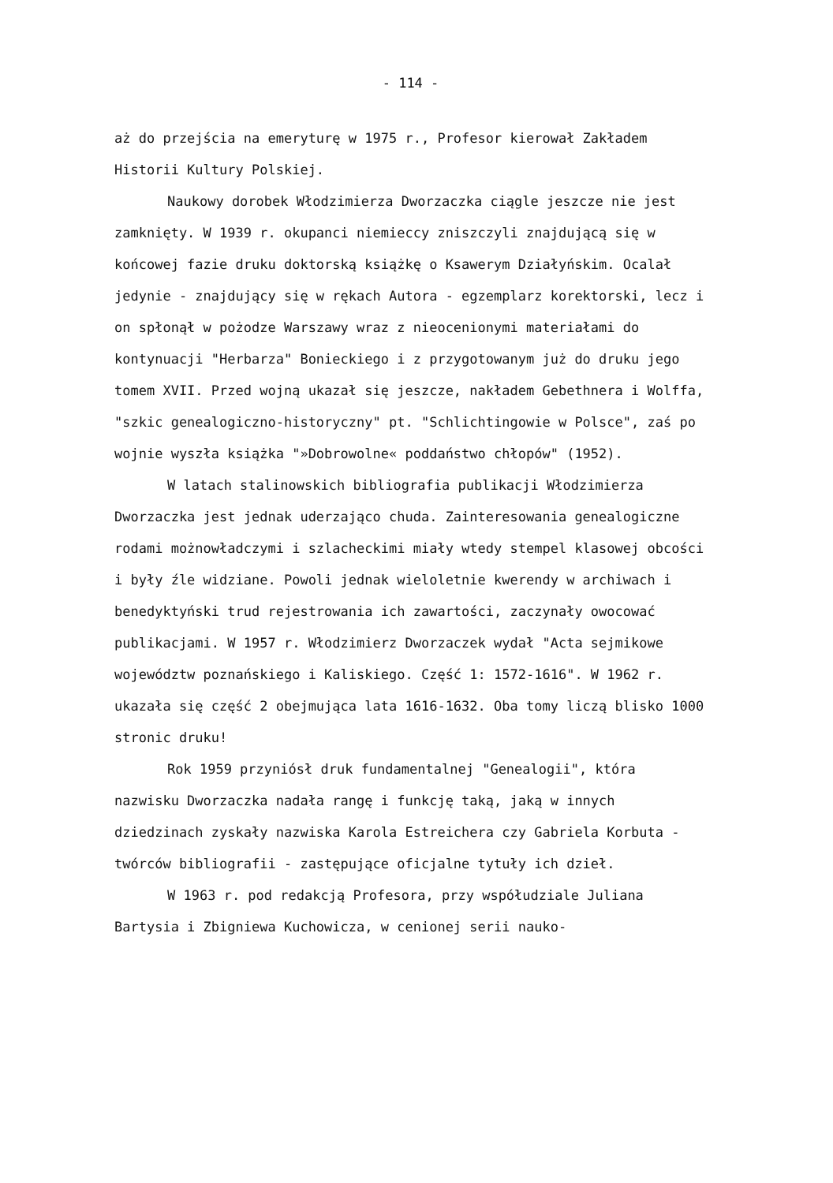- 114 -
aż do przejścia na emeryturę w 1975 r., Profesor kierował Zakładem Historii Kultury Polskiej.
Naukowy dorobek Włodzimierza Dworzaczka ciągle jeszcze nie jest zamknięty. W 1939 r. okupanci niemieccy zniszczyli znajdującą się w końcowej fazie druku doktorską książkę o Ksawerym Działyńskim. Ocalał jedynie - znajdujący się w rękach Autora - egzemplarz korektorski, lecz i on spłonął w pożodze Warszawy wraz z nieocenionymi materiałami do kontynuacji "Herbarza" Bonieckiego i z przygotowanym już do druku jego tomem XVII. Przed wojną ukazał się jeszcze, nakładem Gebethnera i Wolffa, "szkic genealogiczno-historyczny" pt. "Schlichtingowie w Polsce", zaś po wojnie wyszła książka "»Dobrowolne« poddaństwo chłopów" (1952).
W latach stalinowskich bibliografia publikacji Włodzimierza Dworzaczka jest jednak uderzająco chuda. Zainteresowania genealogiczne rodami możnowładczymi i szlacheckimi miały wtedy stempel klasowej obcości i były źle widziane. Powoli jednak wieloletnie kwerendy w archiwach i benedyktyński trud rejestrowania ich zawartości, zaczynały owocować publikacjami. W 1957 r. Włodzimierz Dworzaczek wydał "Acta sejmikowe województw poznańskiego i Kaliskiego. Część 1: 1572-1616". W 1962 r. ukazała się część 2 obejmująca lata 1616-1632. Oba tomy liczą blisko 1000 stronic druku!
Rok 1959 przyniósł druk fundamentalnej "Genealogii", która nazwisku Dworzaczka nadała rangę i funkcję taką, jaką w innych dziedzinach zyskały nazwiska Karola Estreichera czy Gabriela Korbuta - twórców bibliografii - zastępujące oficjalne tytuły ich dzieł.
W 1963 r. pod redakcją Profesora, przy współudziale Juliana Bartysia i Zbigniewa Kuchowicza, w cenionej serii nauko-